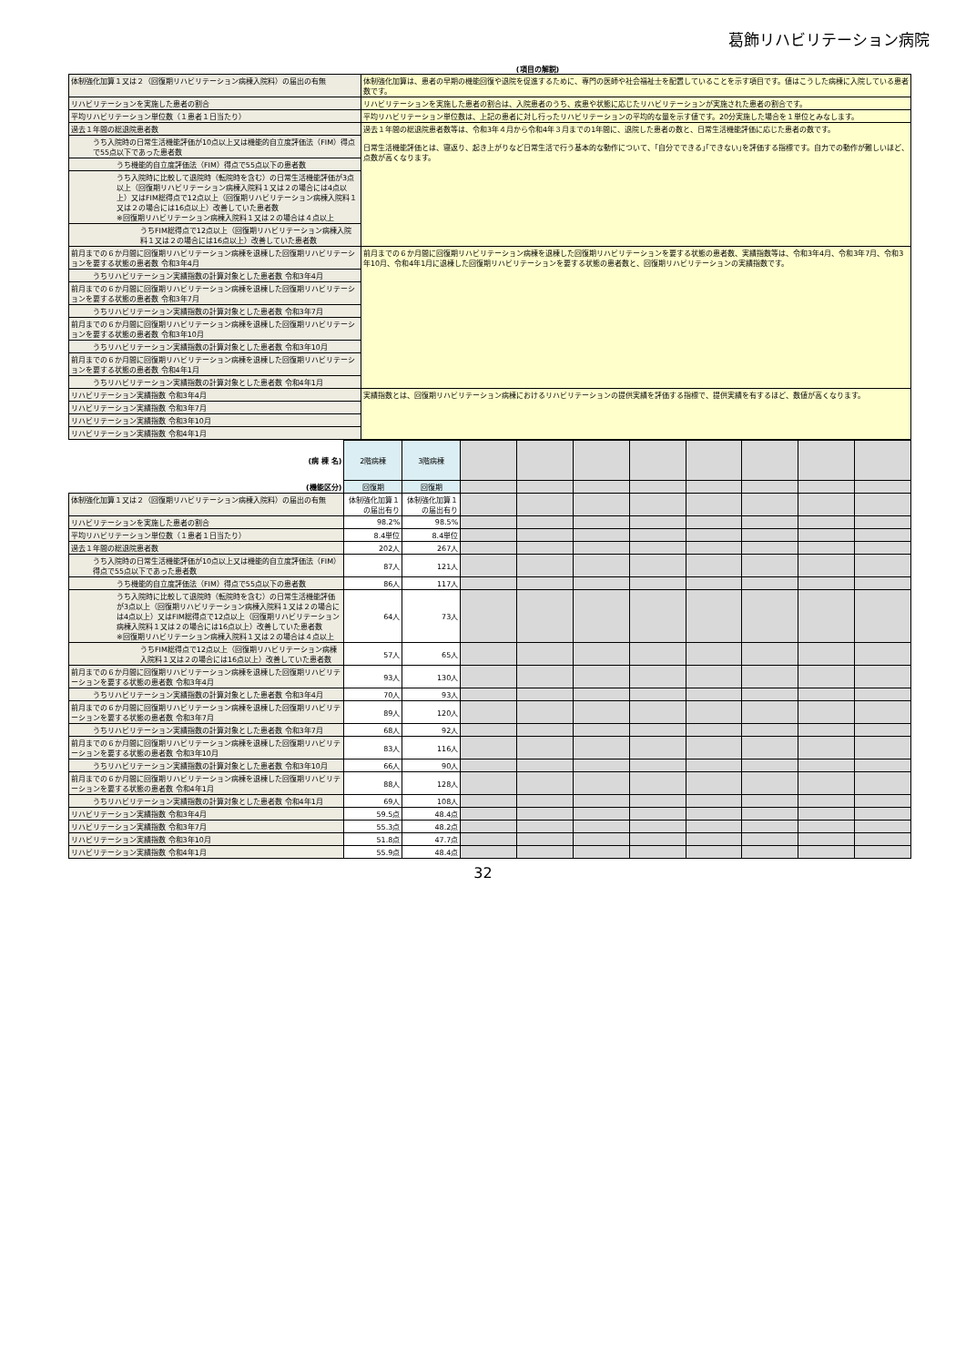葛飾リハビリテーション病院
(項目の解説)
| 体制強化加算１又は２（回復期リハビリテーション病棟入院料）の届出の有無 | 体制強化加算は、患者の早期の機能回復や退院を促進するために、専門の医師や社会福祉士を配置していることを示す項目です。値はこうした病棟に入院している患者数です。 |
| リハビリテーションを実施した患者の割合 | リハビリテーションを実施した患者の割合は、入院患者のうち、疾患や状態に応じたリハビリテーションが実施された患者の割合です。 |
| 平均リハビリテーション単位数（１患者１日当たり） | 平均リハビリテーション単位数は、上記の患者に対し行ったリハビリテーションの平均的な量を示す値です。20分実施した場合を１単位とみなします。 |
| 過去１年間の総退院患者数 | 過去１年間の総退院患者数等は、令和3年４月から令和4年３月までの1年間に、退院した患者の数と、日常生活機能評価に応じた患者の数です。 日常生活機能評価とは、寝返り、起き上がりなど日常生活で行う基本的な動作について、｢自分でできる｣｢できない｣を評価する指標です。自力での動作が難しいほど、点数が高くなります。 |
| うち入院時の日常生活機能評価が10点以上又は機能的自立度評価法（FIM）得点で55点以下であった患者数 | |
| うち機能的自立度評価法（FIM）得点で55点以下の患者数 | |
| うち入院時に比較して退院時（転院時を含む）の日常生活機能評価が3点以上（回復期リハビリテーション病棟入院料１又は２の場合には4点以上）又はFIM総得点で12点以上（回復期リハビリテーション病棟入院料１又は２の場合には16点以上）改善していた患者数 ※回復期リハビリテーション病棟入院料１又は２の場合は４点以上 | |
| うちFIM総得点で12点以上（回復期リハビリテーション病棟入院料１又は２の場合には16点以上）改善していた患者数 | |
| 前月までの６か月間に回復期リハビリテーション病棟を退棟した回復期リハビリテーションを要する状態の患者数 令和3年4月 | 前月までの６か月間に回復期リハビリテーション病棟を退棟した回復期リハビリテーションを要する状態の患者数、実績指数等は、令和3年4月、令和3年7月、令和3年10月、令和4年1月に退棟した回復期リハビリテーションを要する状態の患者数と、回復期リハビリテーションの実績指数です。 |
| うちリハビリテーション実績指数の計算対象とした患者数 令和3年4月 | |
| 前月までの６か月間に回復期リハビリテーション病棟を退棟した回復期リハビリテーションを要する状態の患者数 令和3年7月 | |
| うちリハビリテーション実績指数の計算対象とした患者数 令和3年7月 | |
| 前月までの６か月間に回復期リハビリテーション病棟を退棟した回復期リハビリテーションを要する状態の患者数 令和3年10月 | |
| うちリハビリテーション実績指数の計算対象とした患者数 令和3年10月 | |
| 前月までの６か月間に回復期リハビリテーション病棟を退棟した回復期リハビリテーションを要する状態の患者数 令和4年1月 | |
| うちリハビリテーション実績指数の計算対象とした患者数 令和4年1月 | |
| リハビリテーション実績指数 令和3年4月 | 実績指数とは、回復期リハビリテーション病棟におけるリハビリテーションの提供実績を評価する指標で、提供実績を有するほど、数値が高くなります。 |
| リハビリテーション実績指数 令和3年7月 | |
| リハビリテーション実績指数 令和3年10月 | |
| リハビリテーション実績指数 令和4年1月 | |
| (病 棟 名) | 2階病棟 | 3階病棟 | | | | | | | | |
| (機能区分) | 回復期 | 回復期 | | | | | | | | |
| 体制強化加算１又は２（回復期リハビリテーション病棟入院料）の届出の有無 | 体制強化加算１の届出有り | 体制強化加算１の届出有り | | | | | | | | |
| リハビリテーションを実施した患者の割合 | 98.2% | 98.5% | | | | | | | | |
| 平均リハビリテーション単位数（１患者１日当たり） | 8.4単位 | 8.4単位 | | | | | | | | |
| 過去１年間の総退院患者数 | 202人 | 267人 | | | | | | | | |
| うち入院時の日常生活機能評価が10点以上又は機能的自立度評価法（FIM）得点で55点以下であった患者数 | 87人 | 121人 | | | | | | | | |
| うち機能的自立度評価法（FIM）得点で55点以下の患者数 | 86人 | 117人 | | | | | | | | |
| うち入院時に比較して退院時（転院時を含む）の日常生活機能評価が3点以上（回復期リハビリテーション病棟入院料１又は２の場合には4点以上）又はFIM総得点で12点以上（回復期リハビリテーション病棟入院料１又は２の場合には16点以上）改善していた患者数 ※回復期リハビリテーション病棟入院料１又は２の場合は４点以上 | 64人 | 73人 | | | | | | | | |
| うちFIM総得点で12点以上（回復期リハビリテーション病棟入院料１又は２の場合には16点以上）改善していた患者数 | 57人 | 65人 | | | | | | | | |
| 前月までの６か月間に回復期リハビリテーション病棟を退棟した回復期リハビリテーションを要する状態の患者数 令和3年4月 | 93人 | 130人 | | | | | | | | |
| うちリハビリテーション実績指数の計算対象とした患者数 令和3年4月 | 70人 | 93人 | | | | | | | | |
| 前月までの６か月間に回復期リハビリテーション病棟を退棟した回復期リハビリテーションを要する状態の患者数 令和3年7月 | 89人 | 120人 | | | | | | | | |
| うちリハビリテーション実績指数の計算対象とした患者数 令和3年7月 | 68人 | 92人 | | | | | | | | |
| 前月までの６か月間に回復期リハビリテーション病棟を退棟した回復期リハビリテーションを要する状態の患者数 令和3年10月 | 83人 | 116人 | | | | | | | | |
| うちリハビリテーション実績指数の計算対象とした患者数 令和3年10月 | 66人 | 90人 | | | | | | | | |
| 前月までの６か月間に回復期リハビリテーション病棟を退棟した回復期リハビリテーションを要する状態の患者数 令和4年1月 | 88人 | 128人 | | | | | | | | |
| うちリハビリテーション実績指数の計算対象とした患者数 令和4年1月 | 69人 | 108人 | | | | | | | | |
| リハビリテーション実績指数 令和3年4月 | 59.5点 | 48.4点 | | | | | | | | |
| リハビリテーション実績指数 令和3年7月 | 55.3点 | 48.2点 | | | | | | | | |
| リハビリテーション実績指数 令和3年10月 | 51.8点 | 47.7点 | | | | | | | | |
| リハビリテーション実績指数 令和4年1月 | 55.9点 | 48.4点 | | | | | | | | |
32